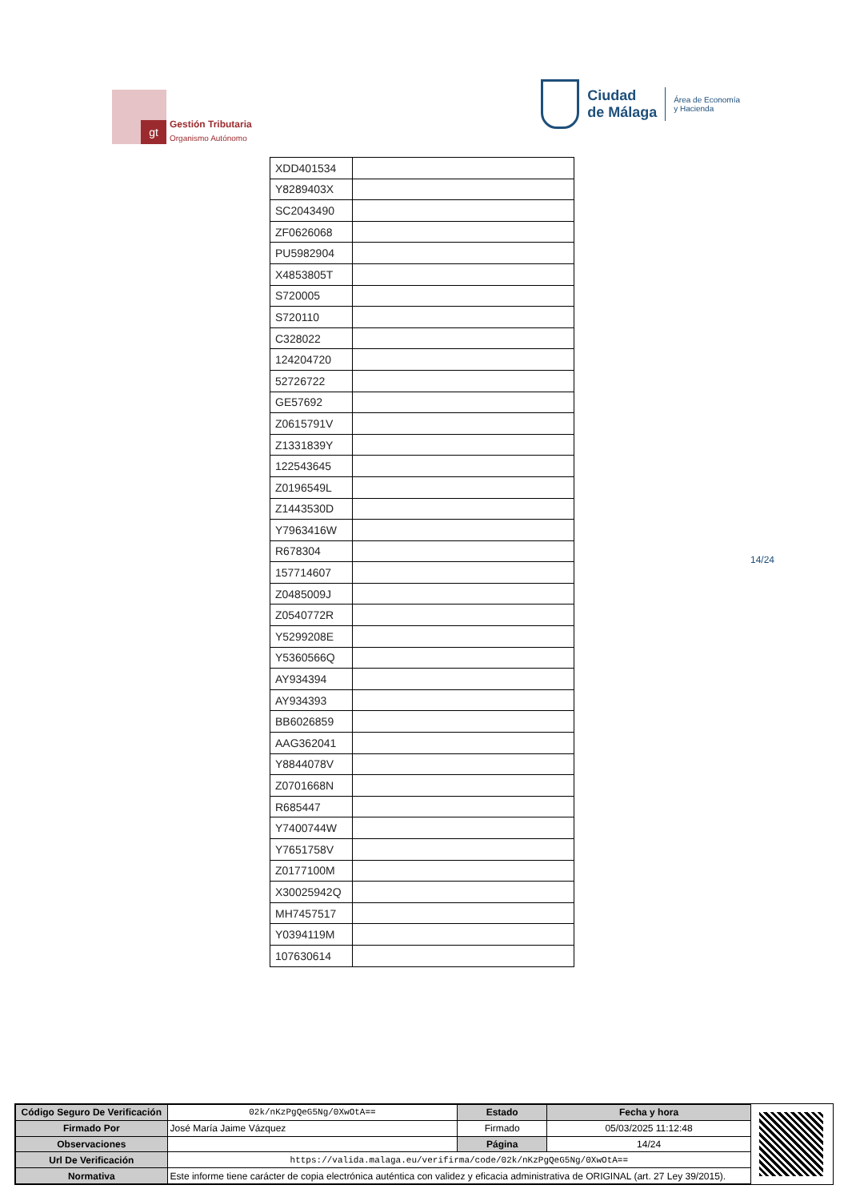gt
Gestión Tributaria
Organismo Autónomo
Ciudad
de Málaga
Área de Economía
y Hacienda
| XDD401534 | |
| Y8289403X | |
| SC2043490 | |
| ZF0626068 | |
| PU5982904 | |
| X4853805T | |
| S720005 | |
| S720110 | |
| C328022 | |
| 124204720 | |
| 52726722 | |
| GE57692 | |
| Z0615791V | |
| Z1331839Y | |
| 122543645 | |
| Z0196549L | |
| Z1443530D | |
| Y7963416W | |
| R678304 | |
| 157714607 | |
| Z0485009J | |
| Z0540772R | |
| Y5299208E | |
| Y5360566Q | |
| AY934394 | |
| AY934393 | |
| BB6026859 | |
| AAG362041 | |
| Y8844078V | |
| Z0701668N | |
| R685447 | |
| Y7400744W | |
| Y7651758V | |
| Z0177100M | |
| X30025942Q | |
| MH7457517 | |
| Y0394119M | |
| 107630614 | |
14/24
| Código Seguro De Verificación | 02k/nKzPgQeG5Ng/0XwOtA== | Estado | Fecha y hora |
| Firmado Por | José María Jaime Vázquez | Firmado | 05/03/2025 11:12:48 |
| Observaciones | | Página | 14/24 |
| Url De Verificación | https://valida.malaga.eu/verifirma/code/02k/nKzPgQeG5Ng/0XwOtA== | | |
| Normativa | Este informe tiene carácter de copia electrónica auténtica con validez y eficacia administrativa de ORIGINAL (art. 27 Ley 39/2015). | | |